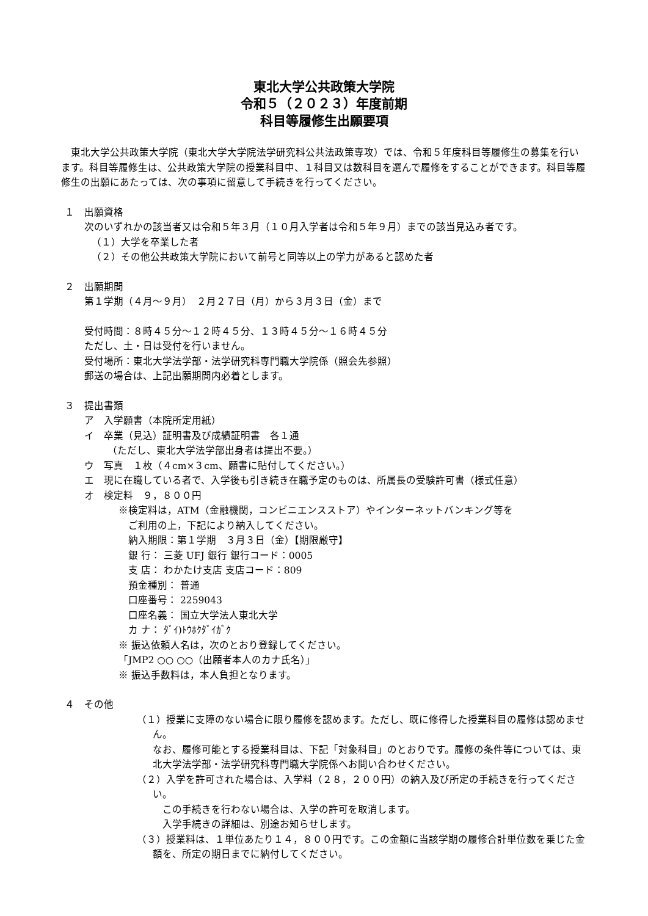東北大学公共政策大学院
令和５（２０２３）年度前期
科目等履修生出願要項
　東北大学公共政策大学院（東北大学大学院法学研究科公共法政策専攻）では、令和５年度科目等履修生の募集を行います。科目等履修生は、公共政策大学院の授業科目中、１科目又は数科目を選んで履修をすることができます。科目等履修生の出願にあたっては、次の事項に留意して手続きを行ってください。
１　出願資格
次のいずれかの該当者又は令和５年３月（１０月入学者は令和５年９月）までの該当見込み者です。
（１）大学を卒業した者
（２）その他公共政策大学院において前号と同等以上の学力があると認めた者
２　出願期間
第１学期（４月～９月）　２月２７日（月）から３月３日（金）まで
受付時間：８時４５分～１２時４５分、１３時４５分～１６時４５分
ただし、土・日は受付を行いません。
受付場所：東北大学法学部・法学研究科専門職大学院係（照会先参照）
郵送の場合は、上記出願期間内必着とします。
３　提出書類
ア　入学願書（本院所定用紙）
イ　卒業（見込）証明書及び成績証明書　各１通
（ただし、東北大学法学部出身者は提出不要。）
ウ　写真　１枚（４cm×３cm、願書に貼付してください。）
エ　現に在職している者で、入学後も引き続き在職予定のものは、所属長の受験許可書（様式任意）
オ　検定料　９，８００円
※検定料は，ATM（金融機関，コンビニエンスストア）やインターネットバンキング等を
　ご利用の上，下記により納入してください。
　納入期限：第１学期　３月３日（金）【期限厳守】
　銀 行： 三菱 UFJ 銀行 銀行コード：0005
　支 店： わかたけ支店 支店コード：809
　預金種別： 普通
　口座番号： 2259043
　口座名義： 国立大学法人東北大学
　カ ナ： ﾀﾞｲ)ﾄｳﾎｸﾀﾞｲｶﾞｸ
※ 振込依頼人名は，次のとおり登録してください。
「JMP2 ○○ ○○（出願者本人のカナ氏名）」
※ 振込手数料は，本人負担となります。
４　その他
（１）授業に支障のない場合に限り履修を認めます。ただし、既に修得した授業科目の履修は認めません。
　なお、履修可能とする授業科目は、下記「対象科目」のとおりです。履修の条件等については、東北大学法学部・法学研究科専門職大学院係へお問い合わせください。
（２）入学を許可された場合は、入学料（２８，２００円）の納入及び所定の手続きを行ってください。
この手続きを行わない場合は、入学の許可を取消します。
入学手続きの詳細は、別途お知らせします。
（３）授業料は、１単位あたり１４，８００円です。この金額に当該学期の履修合計単位数を乗じた金額を、所定の期日までに納付してください。